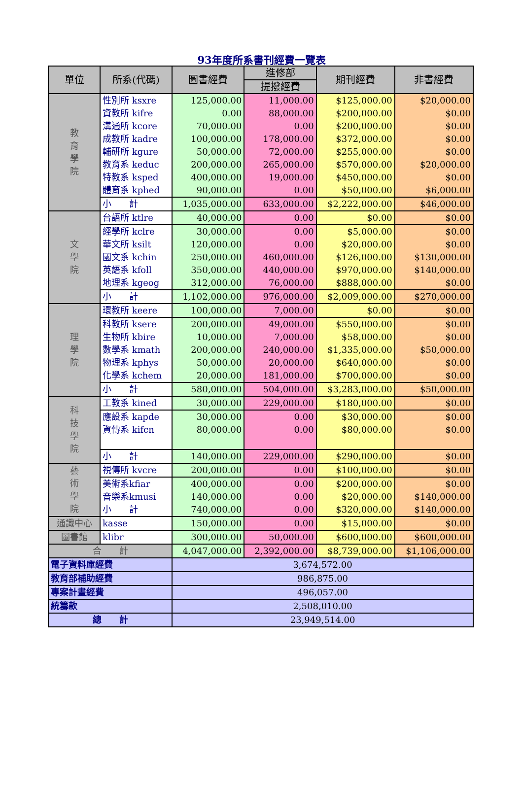93年度所系書刊經費一覽表
| 單位 | 所系(代碼) | 圖書經費 | 進修部 | 期刊經費 | 非書經費 |
| --- | --- | --- | --- | --- | --- |
| | | | 提撥經費 | | |
| 教 育 學 院 | 性別所 ksxre | 125,000.00 | 11,000.00 | $125,000.00 | $20,000.00 |
| | 資教所 kifre | 0.00 | 88,000.00 | $200,000.00 | $0.00 |
| | 溝通所 kcore | 70,000.00 | 0.00 | $200,000.00 | $0.00 |
| | 成教所 kadre | 100,000.00 | 178,000.00 | $372,000.00 | $0.00 |
| | 輔研所 kgure | 50,000.00 | 72,000.00 | $255,000.00 | $0.00 |
| | 教育系 keduc | 200,000.00 | 265,000.00 | $570,000.00 | $20,000.00 |
| | 特教系 ksped | 400,000.00 | 19,000.00 | $450,000.00 | $0.00 |
| | 體育系 kphed | 90,000.00 | 0.00 | $50,000.00 | $6,000.00 |
| | 小 計 | 1,035,000.00 | 633,000.00 | $2,222,000.00 | $46,000.00 |
| 文 學 院 | 台語所 ktlre | 40,000.00 | 0.00 | $0.00 | $0.00 |
| | 經學所 kclre | 30,000.00 | 0.00 | $5,000.00 | $0.00 |
| | 華文所 ksilt | 120,000.00 | 0.00 | $20,000.00 | $0.00 |
| | 國文系 kchin | 250,000.00 | 460,000.00 | $126,000.00 | $130,000.00 |
| | 英語系 kfoll | 350,000.00 | 440,000.00 | $970,000.00 | $140,000.00 |
| | 地理系 kgeog | 312,000.00 | 76,000.00 | $888,000.00 | $0.00 |
| | 小 計 | 1,102,000.00 | 976,000.00 | $2,009,000.00 | $270,000.00 |
| 理 學 院 | 環教所 keere | 100,000.00 | 7,000.00 | $0.00 | $0.00 |
| | 科教所 ksere | 200,000.00 | 49,000.00 | $550,000.00 | $0.00 |
| | 生物所 kbire | 10,000.00 | 7,000.00 | $58,000.00 | $0.00 |
| | 數學系 kmath | 200,000.00 | 240,000.00 | $1,335,000.00 | $50,000.00 |
| | 物理系 kphys | 50,000.00 | 20,000.00 | $640,000.00 | $0.00 |
| | 化學系 kchem | 20,000.00 | 181,000.00 | $700,000.00 | $0.00 |
| | 小 計 | 580,000.00 | 504,000.00 | $3,283,000.00 | $50,000.00 |
| 科 技 學 院 | 工教系 kined | 30,000.00 | 229,000.00 | $180,000.00 | $0.00 |
| | 應設系 kapde | 30,000.00 | 0.00 | $30,000.00 | $0.00 |
| | 資傳系 kifcn | 80,000.00 | 0.00 | $80,000.00 | $0.00 |
| | 小 計 | 140,000.00 | 229,000.00 | $290,000.00 | $0.00 |
| 藝 術 學 院 | 視傳所 kvcre | 200,000.00 | 0.00 | $100,000.00 | $0.00 |
| | 美術系kfiar | 400,000.00 | 0.00 | $200,000.00 | $0.00 |
| | 音樂系kmusi | 140,000.00 | 0.00 | $20,000.00 | $140,000.00 |
| | 小 計 | 740,000.00 | 0.00 | $320,000.00 | $140,000.00 |
| 通識中心 | kasse | 150,000.00 | 0.00 | $15,000.00 | $0.00 |
| 圖書館 | klibr | 300,000.00 | 50,000.00 | $600,000.00 | $600,000.00 |
| 合 計 | | 4,047,000.00 | 2,392,000.00 | $8,739,000.00 | $1,106,000.00 |
| 電子資料庫經費 | | 3,674,572.00 | | | |
| 教育部補助經費 | | 986,875.00 | | | |
| 專案計畫經費 | | 496,057.00 | | | |
| 統籌款 | | 2,508,010.00 | | | |
| 總 計 | | 23,949,514.00 | | | |